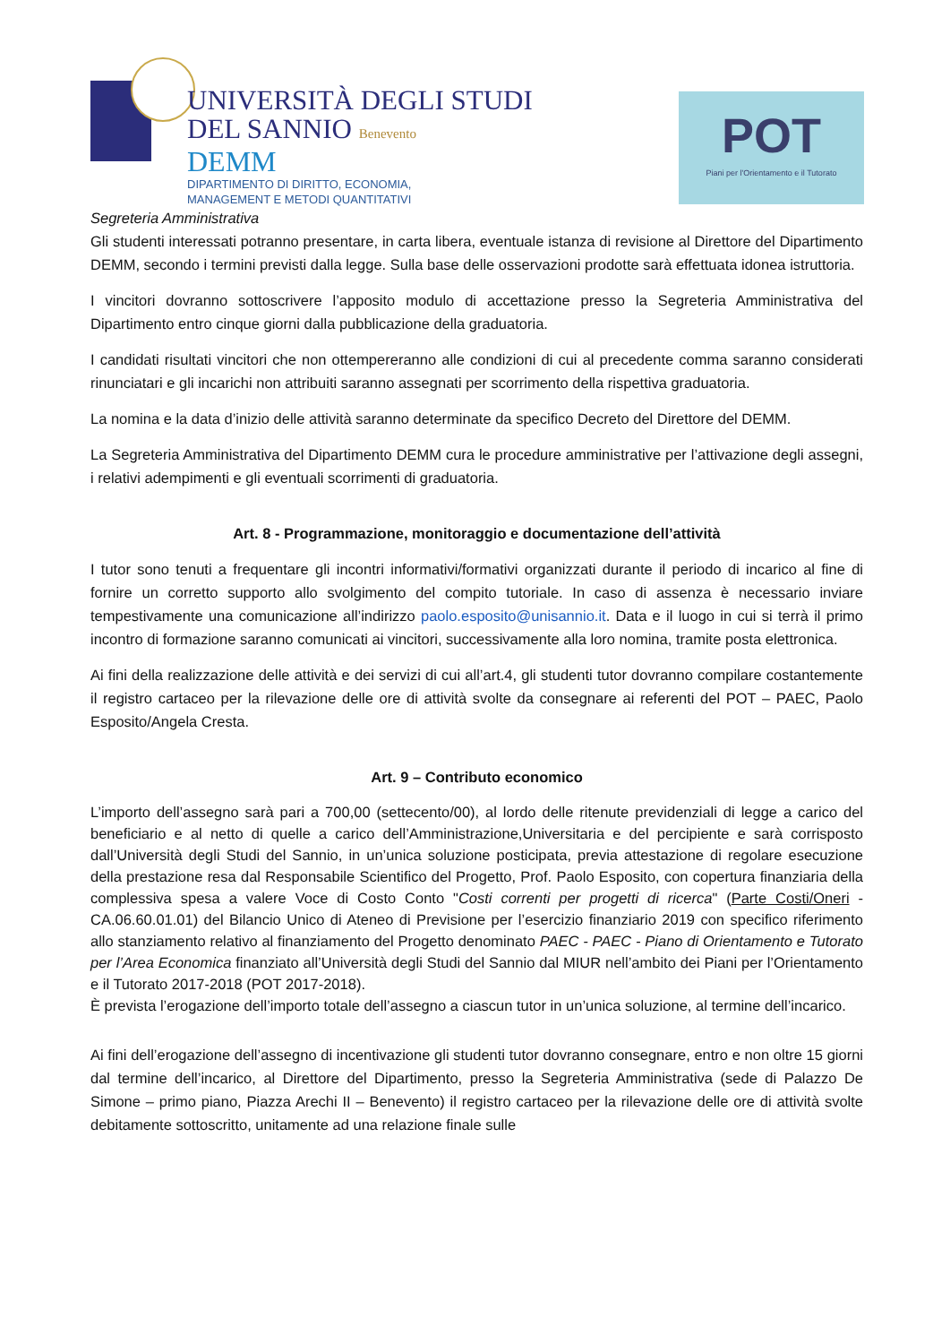UNIVERSITÀ DEGLI STUDI
DEL SANNIO Benevento
DEMM
DIPARTIMENTO DI DIRITTO, ECONOMIA,
MANAGEMENT E METODI QUANTITATIVI
POT
Piani per l'Orientamento e il Tutorato
Segreteria Amministrativa
Gli studenti interessati potranno presentare, in carta libera, eventuale istanza di revisione al Direttore del Dipartimento DEMM, secondo i termini previsti dalla legge. Sulla base delle osservazioni prodotte sarà effettuata idonea istruttoria.
I vincitori dovranno sottoscrivere l’apposito modulo di accettazione presso la Segreteria Amministrativa del Dipartimento entro cinque giorni dalla pubblicazione della graduatoria.
I candidati risultati vincitori che non ottempereranno alle condizioni di cui al precedente comma saranno considerati rinunciatari e gli incarichi non attribuiti saranno assegnati per scorrimento della rispettiva graduatoria.
La nomina e la data d’inizio delle attività saranno determinate da specifico Decreto del Direttore del DEMM.
La Segreteria Amministrativa del Dipartimento DEMM cura le procedure amministrative per l’attivazione degli assegni, i relativi adempimenti e gli eventuali scorrimenti di graduatoria.
Art. 8 - Programmazione, monitoraggio e documentazione dell’attività
I tutor sono tenuti a frequentare gli incontri informativi/formativi organizzati durante il periodo di incarico al fine di fornire un corretto supporto allo svolgimento del compito tutoriale. In caso di assenza è necessario inviare tempestivamente una comunicazione all’indirizzo paolo.esposito@unisannio.it. Data e il luogo in cui si terrà il primo incontro di formazione saranno comunicati ai vincitori, successivamente alla loro nomina, tramite posta elettronica.
Ai fini della realizzazione delle attività e dei servizi di cui all’art.4, gli studenti tutor dovranno compilare costantemente il registro cartaceo per la rilevazione delle ore di attività svolte da consegnare ai referenti del POT – PAEC, Paolo Esposito/Angela Cresta.
Art. 9 – Contributo economico
L’importo dell’assegno sarà pari a 700,00 (settecento/00), al lordo delle ritenute previdenziali di legge a carico del beneficiario e al netto di quelle a carico dell’Amministrazione,Universitaria e del percipiente e sarà corrisposto dall’Università degli Studi del Sannio, in un’unica soluzione posticipata, previa attestazione di regolare esecuzione della prestazione resa dal Responsabile Scientifico del Progetto, Prof. Paolo Esposito, con copertura finanziaria della complessiva spesa a valere Voce di Costo Conto "Costi correnti per progetti di ricerca" (Parte Costi/Oneri - CA.06.60.01.01) del Bilancio Unico di Ateneo di Previsione per l’esercizio finanziario 2019 con specifico riferimento allo stanziamento relativo al finanziamento del Progetto denominato PAEC - PAEC - Piano di Orientamento e Tutorato per l’Area Economica finanziato all’Università degli Studi del Sannio dal MIUR nell’ambito dei Piani per l’Orientamento e il Tutorato 2017-2018 (POT 2017-2018).
È prevista l’erogazione dell’importo totale dell’assegno a ciascun tutor in un’unica soluzione, al termine dell’incarico.
Ai fini dell’erogazione dell’assegno di incentivazione gli studenti tutor dovranno consegnare, entro e non oltre 15 giorni dal termine dell’incarico, al Direttore del Dipartimento, presso la Segreteria Amministrativa (sede di Palazzo De Simone – primo piano, Piazza Arechi II – Benevento) il registro cartaceo per la rilevazione delle ore di attività svolte debitamente sottoscritto, unitamente ad una relazione finale sulle